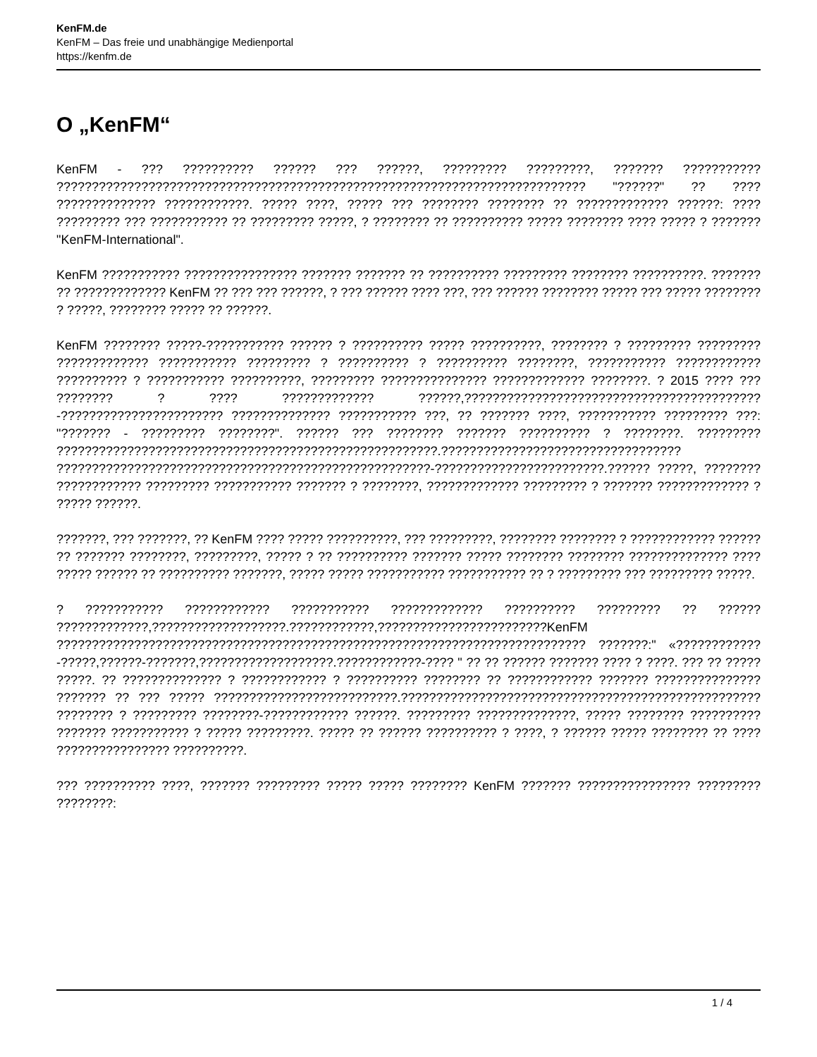KenFM.de
KenFM – Das freie und unabhängige Medienportal
https://kenfm.de
O „KenFM“
KenFM - ??? ?????????? ?????? ??? ??????, ????????? ?????????, ??????? ??????????? ??????????????????????????????????????????????????????????????????????????? "??????" ?? ???? ?????????????? ????????????. ????? ????, ????? ??? ???????? ???????? ?? ????????????? ??????: ???? ????????? ??? ??????????? ?? ????????? ?????, ? ???????? ?? ?????????? ????? ???????? ???? ????? ? ??????? "KenFM-International".
KenFM ??????????? ???????????????? ??????? ??????? ?? ?????????? ????????? ???????? ??????????. ??????? ?? ????????????? KenFM ?? ??? ??? ??????, ? ??? ?????? ???? ???, ??? ?????? ???????? ????? ??? ????? ???????? ? ?????, ???????? ????? ?? ??????.
KenFM ???????? ?????-??????????? ?????? ? ?????????? ????? ??????????, ???????? ? ????????? ????????? ????????????? ??????????? ????????? ? ?????????? ? ?????????? ????????, ??????????? ???????????? ?????????? ? ??????????? ??????????, ????????? ??????????????? ????????????? ????????. ? 2015 ???? ??? ???????? ? ???? ????????????? ??????,??????????????????????????????????????????-??????????????????????? ?????????????? ??????????? ???, ?? ??????? ????, ??????????? ????????? ???: "??????? - ????????? ????????". ?????? ??? ???????? ??????? ?????????? ? ????????. ????????? ??????????????????????????????????????????????????????.?????????????????????????????????? ?????????????????????????????????????????????????????-????????????????????????.?????? ?????, ???????? ???????????? ????????? ??????????? ??????? ? ????????, ????????????? ????????? ? ??????? ????????????? ? ????? ??????.
???????, ??? ???????, ?? KenFM ???? ????? ??????????, ??? ?????????, ???????? ???????? ? ???????????? ?????? ?? ??????? ????????, ?????????, ????? ? ?? ?????????? ??????? ????? ???????? ???????? ?????????????? ???? ????? ?????? ?? ?????????? ???????, ????? ????? ??????????? ??????????? ?? ? ????????? ??? ????????? ?????.
? ??????????? ???????????? ??????????? ????????????? ?????????? ????????? ?? ?????? ?????????????,???????????????????.????????????,????????????????????????KenFM ??????????????????????????????????????????????????????????????????????????? ???????:" «????????????-?????,??????-???????,???????????????????.????????????-???? " ?? ?? ?????? ??????? ???? ? ????. ??? ?? ????? ?????. ?? ?????????????? ? ???????????? ? ?????????? ???????? ?? ???????????? ??????? ??????????????? ??????? ?? ??? ????? ??????????????????????????.??????????????????????????????????????????????????? ???????? ? ????????? ????????-???????????? ??????. ????????? ??????????????, ????? ???????? ?????????? ??????? ??????????? ? ????? ?????????. ????? ?? ?????? ?????????? ? ????, ? ?????? ????? ???????? ?? ???? ???????????????? ??????????.
??? ?????????? ????, ??????? ????????? ????? ????? ???????? KenFM ??????? ???????????????? ????????? ????????:
1 / 4